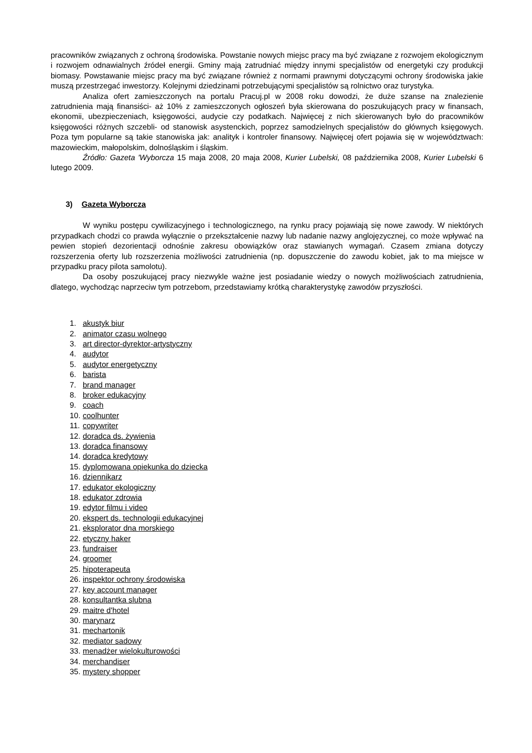pracowników związanych z ochroną środowiska. Powstanie nowych miejsc pracy ma być związane z rozwojem ekologicznym i rozwojem odnawialnych źródeł energii. Gminy mają zatrudniać między innymi specjalistów od energetyki czy produkcji biomasy. Powstawanie miejsc pracy ma być związane również z normami prawnymi dotyczącymi ochrony środowiska jakie muszą przestrzegać inwestorzy. Kolejnymi dziedzinami potrzebującymi specjalistów są rolnictwo oraz turystyka.
Analiza ofert zamieszczonych na portalu Pracuj.pl w 2008 roku dowodzi, że duże szanse na znalezienie zatrudnienia mają finansiści- aż 10% z zamieszczonych ogłoszeń była skierowana do poszukujących pracy w finansach, ekonomii, ubezpieczeniach, księgowości, audycie czy podatkach. Najwięcej z nich skierowanych było do pracowników księgowości różnych szczebli- od stanowisk asystenckich, poprzez samodzielnych specjalistów do głównych księgowych. Poza tym popularne są takie stanowiska jak: analityk i kontroler finansowy. Najwięcej ofert pojawia się w województwach: mazowieckim, małopolskim, dolnośląskim i śląskim.
Źródło: Gazeta 'Wyborcza 15 maja 2008, 20 maja 2008, Kurier Lubelski, 08 października 2008, Kurier Lubelski 6 lutego 2009.
3) Gazeta Wyborcza
W wyniku postępu cywilizacyjnego i technologicznego, na rynku pracy pojawiają się nowe zawody. W niektórych przypadkach chodzi co prawda wyłącznie o przekształcenie nazwy lub nadanie nazwy anglojęzycznej, co może wpływać na pewien stopień dezorientacji odnośnie zakresu obowiązków oraz stawianych wymagań. Czasem zmiana dotyczy rozszerzenia oferty lub rozszerzenia możliwości zatrudnienia (np. dopuszczenie do zawodu kobiet, jak to ma miejsce w przypadku pracy pilota samolotu).
Da osoby poszukującej pracy niezwykle ważne jest posiadanie wiedzy o nowych możliwościach zatrudnienia, dlatego, wychodząc naprzeciw tym potrzebom, przedstawiamy krótką charakterystykę zawodów przyszłości.
1. akustyk biur
2. animator czasu wolnego
3. art director-dyrektor-artystyczny
4. audytor
5. audytor energetyczny
6. barista
7. brand manager
8. broker edukacyjny
9. coach
10. coolhunter
11. copywriter
12. doradca ds. żywienia
13. doradca finansowy
14. doradca kredytowy
15. dyplomowana opiekunka do dziecka
16. dziennikarz
17. edukator ekologiczny
18. edukator zdrowia
19. edytor filmu i video
20. ekspert ds. technologii edukacyjnej
21. eksplorator dna morskiego
22. etyczny haker
23. fundraiser
24. groomer
25. hipoterapeuta
26. inspektor ochrony środowiska
27. key account manager
28. konsultantka slubna
29. maitre d'hotel
30. marynarz
31. mechartonik
32. mediator sadowy
33. menadżer wielokulturowości
34. merchandiser
35. mystery shopper